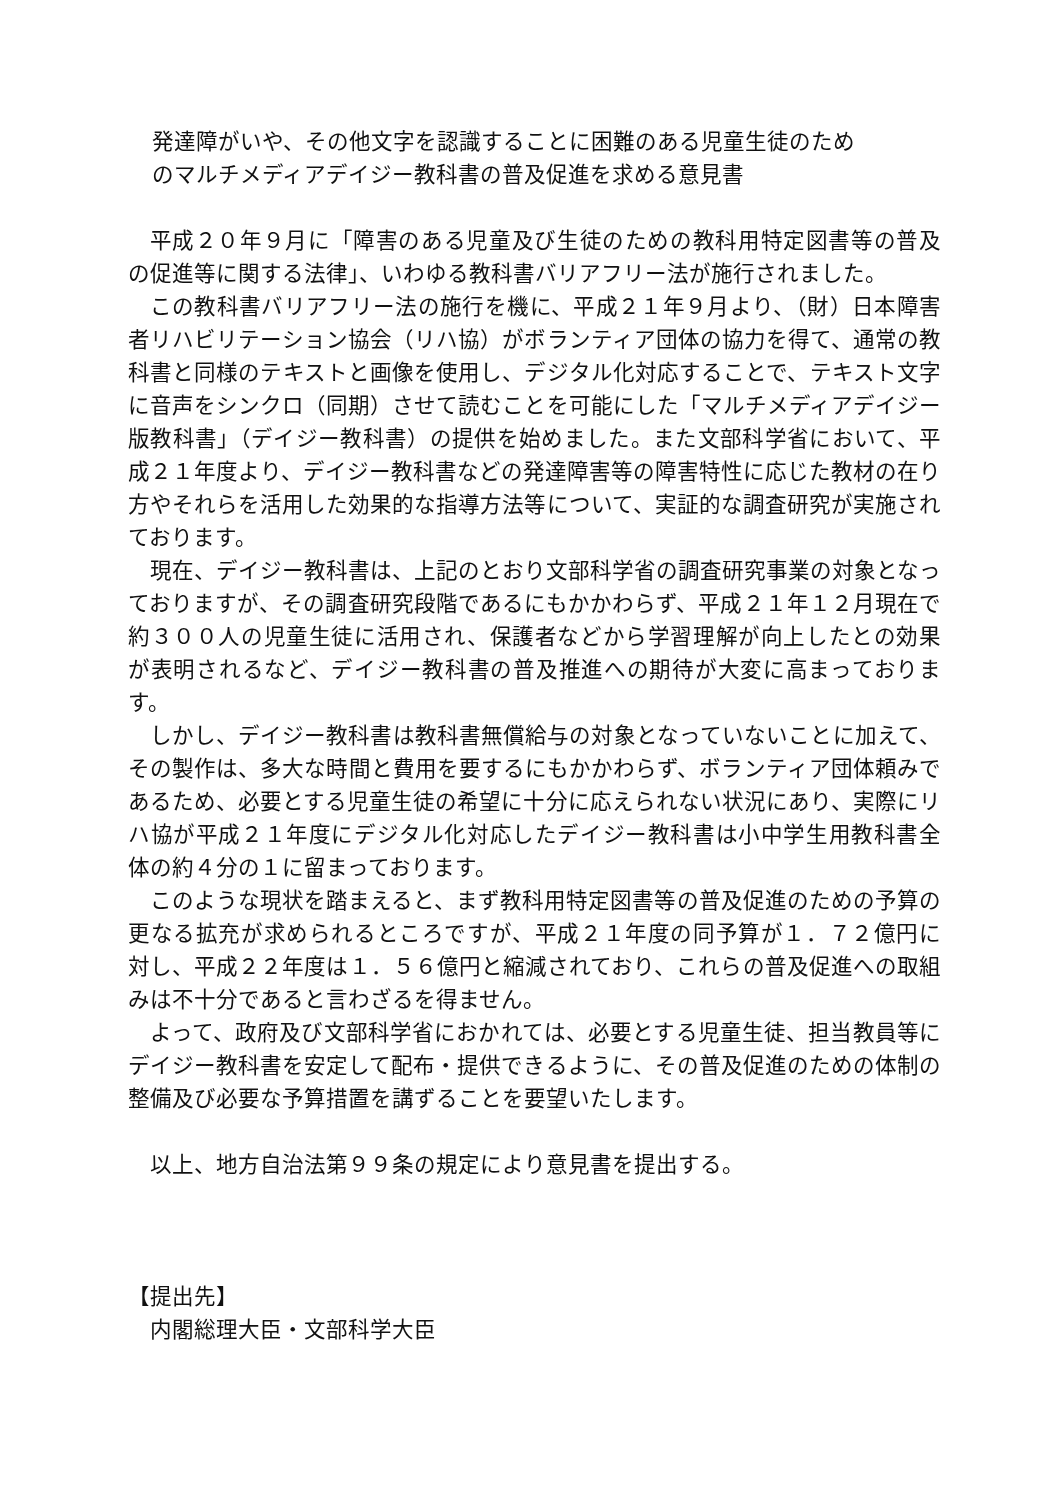発達障がいや、その他文字を認識することに困難のある児童生徒のため
のマルチメディアデイジー教科書の普及促進を求める意見書
平成２０年９月に「障害のある児童及び生徒のための教科用特定図書等の普及の促進等に関する法律」、いわゆる教科書バリアフリー法が施行されました。
この教科書バリアフリー法の施行を機に、平成２１年９月より、（財）日本障害者リハビリテーション協会（リハ協）がボランティア団体の協力を得て、通常の教科書と同様のテキストと画像を使用し、デジタル化対応することで、テキスト文字に音声をシンクロ（同期）させて読むことを可能にした「マルチメディアデイジー版教科書」（デイジー教科書）の提供を始めました。また文部科学省において、平成２１年度より、デイジー教科書などの発達障害等の障害特性に応じた教材の在り方やそれらを活用した効果的な指導方法等について、実証的な調査研究が実施されております。
現在、デイジー教科書は、上記のとおり文部科学省の調査研究事業の対象となっておりますが、その調査研究段階であるにもかかわらず、平成２１年１２月現在で約３００人の児童生徒に活用され、保護者などから学習理解が向上したとの効果が表明されるなど、デイジー教科書の普及推進への期待が大変に高まっております。
しかし、デイジー教科書は教科書無償給与の対象となっていないことに加えて、その製作は、多大な時間と費用を要するにもかかわらず、ボランティア団体頼みであるため、必要とする児童生徒の希望に十分に応えられない状況にあり、実際にリハ協が平成２１年度にデジタル化対応したデイジー教科書は小中学生用教科書全体の約４分の１に留まっております。
このような現状を踏まえると、まず教科用特定図書等の普及促進のための予算の更なる拡充が求められるところですが、平成２１年度の同予算が１．７２億円に対し、平成２２年度は１．５６億円と縮減されており、これらの普及促進への取組みは不十分であると言わざるを得ません。
よって、政府及び文部科学省におかれては、必要とする児童生徒、担当教員等にデイジー教科書を安定して配布・提供できるように、その普及促進のための体制の整備及び必要な予算措置を講ずることを要望いたします。
以上、地方自治法第９９条の規定により意見書を提出する。
【提出先】
内閣総理大臣・文部科学大臣